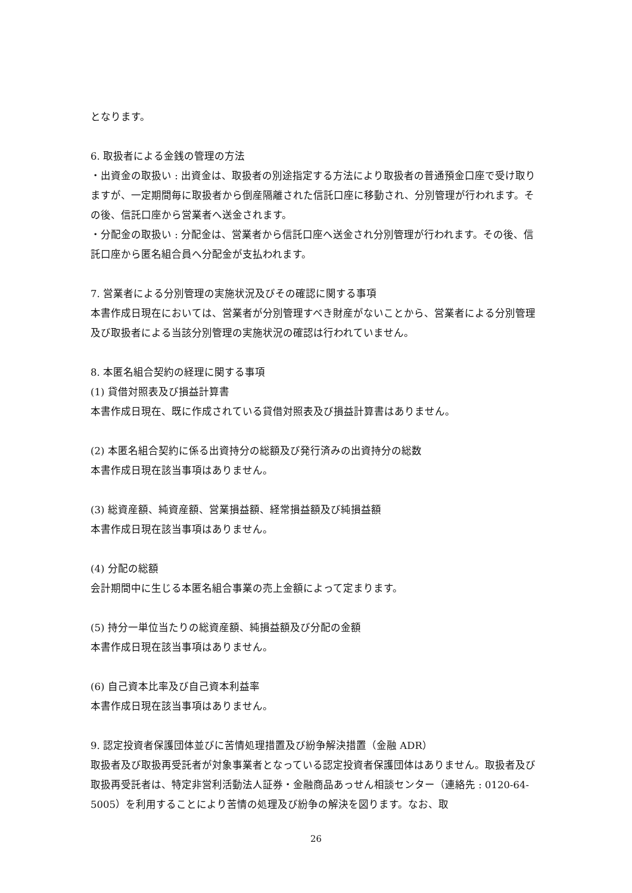となります。
6. 取扱者による金銭の管理の方法
・出資金の取扱い : 出資金は、取扱者の別途指定する方法により取扱者の普通預金口座で受け取りますが、一定期間毎に取扱者から倒産隔離された信託口座に移動され、分別管理が行われます。その後、信託口座から営業者へ送金されます。
・分配金の取扱い : 分配金は、営業者から信託口座へ送金され分別管理が行われます。その後、信託口座から匿名組合員へ分配金が支払われます。
7. 営業者による分別管理の実施状況及びその確認に関する事項
本書作成日現在においては、営業者が分別管理すべき財産がないことから、営業者による分別管理及び取扱者による当該分別管理の実施状況の確認は行われていません。
8. 本匿名組合契約の経理に関する事項
(1) 貸借対照表及び損益計算書
本書作成日現在、既に作成されている貸借対照表及び損益計算書はありません。
(2) 本匿名組合契約に係る出資持分の総額及び発行済みの出資持分の総数
本書作成日現在該当事項はありません。
(3) 総資産額、純資産額、営業損益額、経常損益額及び純損益額
本書作成日現在該当事項はありません。
(4) 分配の総額
会計期間中に生じる本匿名組合事業の売上金額によって定まります。
(5) 持分一単位当たりの総資産額、純損益額及び分配の金額
本書作成日現在該当事項はありません。
(6) 自己資本比率及び自己資本利益率
本書作成日現在該当事項はありません。
9. 認定投資者保護団体並びに苦情処理措置及び紛争解決措置（金融 ADR）
取扱者及び取扱再受託者が対象事業者となっている認定投資者保護団体はありません。取扱者及び取扱再受託者は、特定非営利活動法人証券・金融商品あっせん相談センター（連絡先 : 0120-64-5005）を利用することにより苦情の処理及び紛争の解決を図ります。なお、取
26